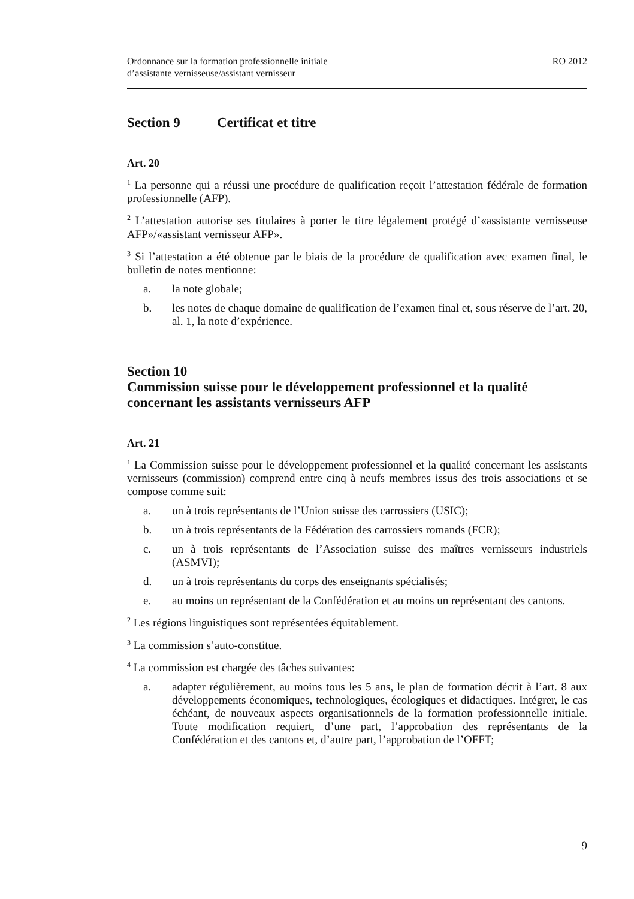Ordonnance sur la formation professionnelle initiale
d’assistante vernisseuse/assistant vernisseur
RO 2012
Section 9 Certificat et titre
Art. 20
<sup>1</sup> La personne qui a réussi une procédure de qualification reçoit l’attestation fédérale de formation professionnelle (AFP).
<sup>2</sup> L’attestation autorise ses titulaires à porter le titre légalement protégé d’«assistante vernisseuse AFP»/«assistant vernisseur AFP».
<sup>3</sup> Si l’attestation a été obtenue par le biais de la procédure de qualification avec examen final, le bulletin de notes mentionne:
a. la note globale;
b. les notes de chaque domaine de qualification de l’examen final et, sous réserve de l’art. 20, al. 1, la note d’expérience.
Section 10
Commission suisse pour le développement professionnel et la qualité concernant les assistants vernisseurs AFP
Art. 21
<sup>1</sup> La Commission suisse pour le développement professionnel et la qualité concernant les assistants vernisseurs (commission) comprend entre cinq à neufs membres issus des trois associations et se compose comme suit:
a. un à trois représentants de l’Union suisse des carrossiers (USIC);
b. un à trois représentants de la Fédération des carrossiers romands (FCR);
c. un à trois représentants de l’Association suisse des maîtres vernisseurs industriels (ASMVI);
d. un à trois représentants du corps des enseignants spécialisés;
e. au moins un représentant de la Confédération et au moins un représentant des cantons.
<sup>2</sup> Les régions linguistiques sont représentées équitablement.
<sup>3</sup> La commission s’auto-constitue.
<sup>4</sup> La commission est chargée des tâches suivantes:
a. adapter régulièrement, au moins tous les 5 ans, le plan de formation décrit à l’art. 8 aux développements économiques, technologiques, écologiques et didactiques. Intégrer, le cas échéant, de nouveaux aspects organisationnels de la formation professionnelle initiale. Toute modification requiert, d’une part, l’approbation des représentants de la Confédération et des cantons et, d’autre part, l’approbation de l’OFFT;
9